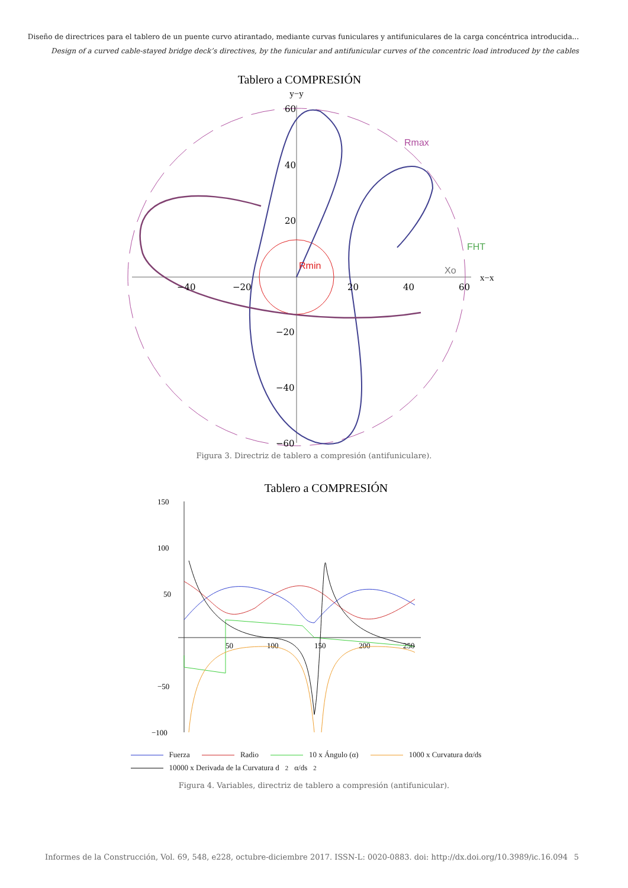Diseño de directrices para el tablero de un puente curvo atirantado, mediante curvas funiculares y antifuniculares de la carga concéntrica introducida...
Design of a curved cable-stayed bridge deck’s directives, by the funicular and antifunicular curves of the concentric load introduced by the cables
Tablero a COMPRESIÓN
y−y
Rmax
Rmin
FHT
Xo
x−x
60
40
20
−40
−20
20
40
60
−20
−40
−60
Figura 3. Directriz de tablero a compresión (antifuniculare).
Tablero a COMPRESIÓN
150
100
50
−50
−100
50
100
150
200
250
Fuerza Radio 10 x Ángulo (α) 1000 x Curvatura dα/ds 10000 x Derivada de la Curvatura d<sup>2</sup>α/ds<sup>2</sup>
Figura 4. Variables, directriz de tablero a compresión (antifunicular).
Informes de la Construcción, Vol. 69, 548, e228, octubre-diciembre 2017. ISSN-L: 0020-0883. doi: http://dx.doi.org/10.3989/ic.16.094 5